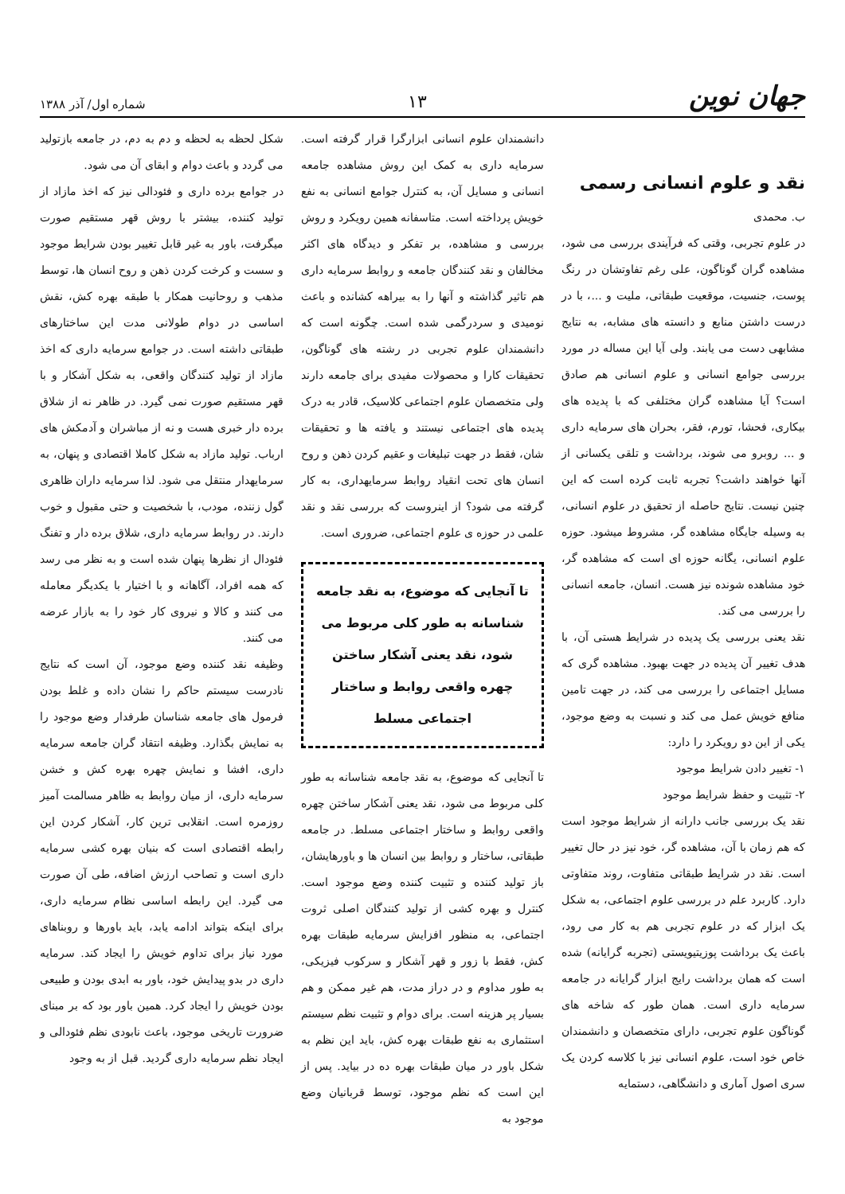جهان نوین
۱۳
شماره اول/ آذر ۱۳۸۸
نقد و علوم انسانی رسمی
ب. محمدی
در علوم تجربی، وقتی که فرآیندی بررسی می شود، مشاهده گران گوناگون، علی رغم تفاوتشان در رنگ پوست، جنسیت، موقعیت طبقاتی، ملیت و ...، با در درست داشتن منابع و دانسته های مشابه، به نتایج مشابهی دست می یابند. ولی آیا این مساله در مورد بررسی جوامع انسانی و علوم انسانی هم صادق است؟ آیا مشاهده گران مختلفی که با پدیده های بیکاری، فحشا، تورم، فقر، بحران های سرمایه داری و ... روبرو می شوند، برداشت و تلقی یکسانی از آنها خواهند داشت؟ تجربه ثابت کرده است که این چنین نیست. نتایج حاصله از تحقیق در علوم انسانی، به وسیله جایگاه مشاهده گر، مشروط میشود. حوزه علوم انسانی، یگانه حوزه ای است که مشاهده گر، خود مشاهده شونده نیز هست. انسان، جامعه انسانی را بررسی می کند.
نقد یعنی بررسی یک پدیده در شرایط هستی آن، با هدف تغییر آن پدیده در جهت بهبود. مشاهده گری که مسایل اجتماعی را بررسی می کند، در جهت تامین منافع خویش عمل می کند و نسبت به وضع موجود، یکی از این دو رویکرد را دارد:
۱- تغییر دادن شرایط موجود
۲- تثبیت و حفظ شرایط موجود
نقد یک بررسی جانب دارانه از شرایط موجود است که هم زمان با آن، مشاهده گر، خود نیز در حال تغییر است. نقد در شرایط طبقاتی متفاوت، روند متفاوتی دارد. کاربرد علم در بررسی علوم اجتماعی، به شکل یک ابزار که در علوم تجربی هم به کار می رود، باعث یک برداشت پوزیتیویستی (تجربه گرایانه) شده است که همان برداشت رایج ابزار گرایانه در جامعه سرمایه داری است. همان طور که شاخه های گوناگون علوم تجربی، دارای متخصصان و دانشمندان خاص خود است، علوم انسانی نیز با کلاسه کردن یک سری اصول آماری و دانشگاهی، دستمایه
دانشمندان علوم انسانی ابزارگرا قرار گرفته است. سرمایه داری به کمک این روش مشاهده جامعه انسانی و مسایل آن، به کنترل جوامع انسانی به نفع خویش پرداخته است. متاسفانه همین رویکرد و روش بررسی و مشاهده، بر تفکر و دیدگاه های اکثر مخالفان و نقد کنندگان جامعه و روابط سرمایه داری هم تاثیر گذاشته و آنها را به بیراهه کشانده و باعث نومیدی و سردرگمی شده است. چگونه است که دانشمندان علوم تجربی در رشته های گوناگون، تحقیقات کارا و محصولات مفیدی برای جامعه دارند ولی متخصصان علوم اجتماعی کلاسیک، قادر به درک پدیده های اجتماعی نیستند و یافته ها و تحقیقات شان، فقط در جهت تبلیغات و عقیم کردن ذهن و روح انسان های تحت انقیاد روابط سرمایهداری، به کار گرفته می شود؟ از اینروست که بررسی نقد و نقد علمی در حوزه ی علوم اجتماعی، ضروری است.
تا آنجایی که موضوع، به نقد جامعه شناسانه به طور کلی مربوط می شود، نقد یعنی آشکار ساختن چهره واقعی روابط و ساختار اجتماعی مسلط
تا آنجایی که موضوع، به نقد جامعه شناسانه به طور کلی مربوط می شود، نقد یعنی آشکار ساختن چهره واقعی روابط و ساختار اجتماعی مسلط. در جامعه طبقاتی، ساختار و روابط بین انسان ها و باورهایشان، باز تولید کننده و تثبیت کننده وضع موجود است. کنترل و بهره کشی از تولید کنندگان اصلی ثروت اجتماعی، به منظور افزایش سرمایه طبقات بهره کش، فقط با زور و قهر آشکار و سرکوب فیزیکی، به طور مداوم و در دراز مدت، هم غیر ممکن و هم بسیار پر هزینه است. برای دوام و تثبیت نظم سیستم استثماری به نفع طبقات بهره کش، باید این نظم به شکل باور در میان طبقات بهره ده در بیاید. پس از این است که نظم موجود، توسط قربانیان وضع موجود به
شکل لحظه به لحظه و دم به دم، در جامعه بازتولید می گردد و باعث دوام و ابقای آن می شود.
در جوامع برده داری و فئودالی نیز که اخذ مازاد از تولید کننده، بیشتر با روش قهر مستقیم صورت میگرفت، باور به غیر قابل تغییر بودن شرایط موجود و سست و کرخت کردن ذهن و روح انسان ها، توسط مذهب و روحانیت همکار با طبقه بهره کش، نقش اساسی در دوام طولانی مدت این ساختارهای طبقاتی داشته است. در جوامع سرمایه داری که اخذ مازاد از تولید کنندگان واقعی، به شکل آشکار و با قهر مستقیم صورت نمی گیرد. در ظاهر نه از شلاق برده دار خبری هست و نه از مباشران و آدمکش های ارباب. تولید مازاد به شکل کاملا اقتصادی و پنهان، به سرمایهدار منتقل می شود. لذا سرمایه داران ظاهری گول زننده، مودب، با شخصیت و حتی مقبول و خوب دارند. در روابط سرمایه داری، شلاق برده دار و تفنگ فئودال از نظرها پنهان شده است و به نظر می رسد که همه افراد، آگاهانه و با اختیار با یکدیگر معامله می کنند و کالا و نیروی کار خود را به بازار عرضه می کنند.
وظیفه نقد کننده وضع موجود، آن است که نتایج نادرست سیستم حاکم را نشان داده و غلط بودن فرمول های جامعه شناسان طرفدار وضع موجود را به نمایش بگذارد. وظیفه انتقاد گران جامعه سرمایه داری، افشا و نمایش چهره بهره کش و خشن سرمایه داری، از میان روابط به ظاهر مسالمت آمیز روزمره است. انقلابی ترین کار، آشکار کردن این رابطه اقتصادی است که بنیان بهره کشی سرمایه داری است و تصاحب ارزش اضافه، طی آن صورت می گیرد. این رابطه اساسی نظام سرمایه داری، برای اینکه بتواند ادامه یابد، باید باورها و روبناهای مورد نیاز برای تداوم خویش را ایجاد کند. سرمایه داری در بدو پیدایش خود، باور به ابدی بودن و طبیعی بودن خویش را ایجاد کرد. همین باور بود که بر مبنای ضرورت تاریخی موجود، باعث نابودی نظم فئودالی و ایجاد نظم سرمایه داری گردید. قبل از به وجود